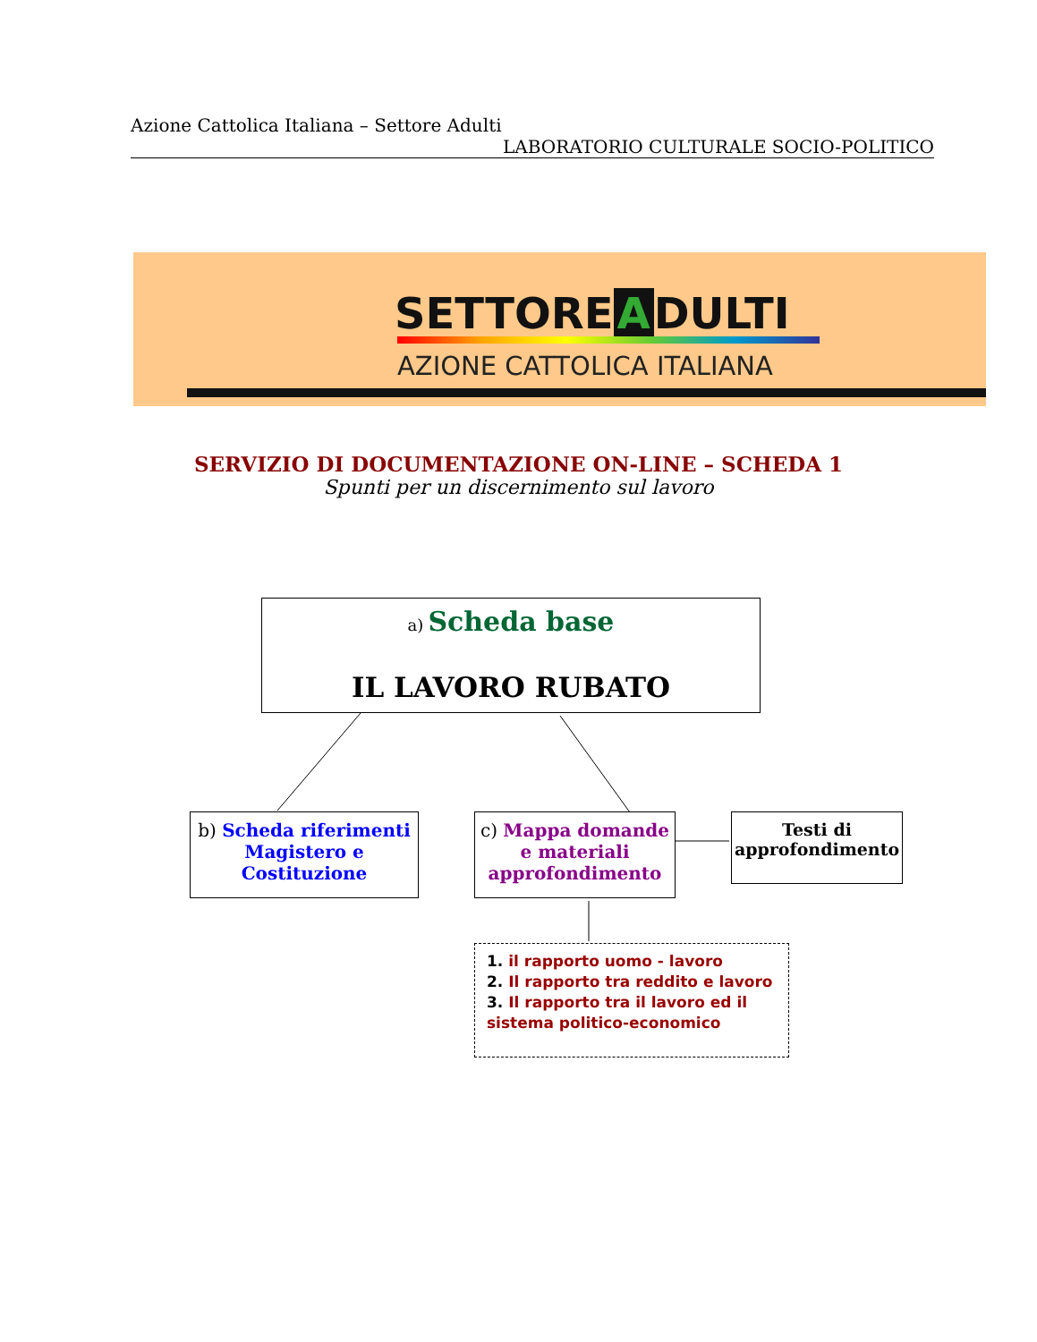Azione Cattolica Italiana – Settore Adulti
LABORATORIO CULTURALE SOCIO-POLITICO
SETTORE A DULTI
AZIONE CATTOLICA ITALIANA
SERVIZIO DI DOCUMENTAZIONE ON-LINE – SCHEDA 1
Spunti per un discernimento sul lavoro
a) Scheda base
IL LAVORO RUBATO
b) Scheda riferimenti Magistero e Costituzione
c) Mappa domande e materiali approfondimento
Testi di approfondimento
1. il rapporto uomo - lavoro
2. Il rapporto tra reddito e lavoro
3. Il rapporto tra il lavoro ed il sistema politico-economico